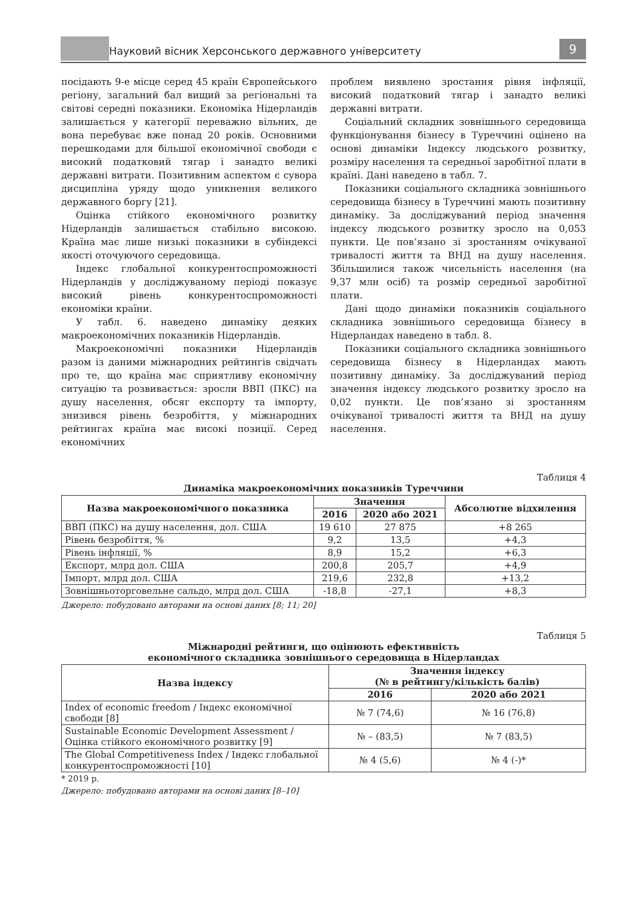Науковий вісник Херсонського державного університету 9
посідають 9-е місце серед 45 країн Європейського регіону, загальний бал вищий за регіональні та світові середні показники. Економіка Нідерландів залишається у категорії переважно вільних, де вона перебуває вже понад 20 років. Основними перешкодами для більшої економічної свободи є високий податковий тягар і занадто великі державні витрати. Позитивним аспектом є сувора дисципліна уряду щодо уникнення великого державного боргу [21].
Оцінка стійкого економічного розвитку Нідерландів залишається стабільно високою. Країна має лише низькі показники в субіндексі якості оточуючого середовища.
Індекс глобальної конкурентоспроможності Нідерландів у досліджуваному періоді показує високий рівень конкурентоспроможності економіки країни.
У табл. 6. наведено динаміку деяких макроекономічних показників Нідерландів.
Макроекономічні показники Нідерландів разом із даними міжнародних рейтингів свідчать про те, що країна має сприятливу економічну ситуацію та розвивається: зросли ВВП (ПКС) на душу населення, обсяг експорту та імпорту, знизився рівень безробіття, у міжнародних рейтингах країна має високі позиції. Серед економічних
проблем виявлено зростання рівня інфляції, високий податковий тягар і занадто великі державні витрати.
Соціальний складник зовнішнього середовища функціонування бізнесу в Туреччині оцінено на основі динаміки Індексу людського розвитку, розміру населення та середньої заробітної плати в країні. Дані наведено в табл. 7.
Показники соціального складника зовнішнього середовища бізнесу в Туреччині мають позитивну динаміку. За досліджуваний період значення індексу людського розвитку зросло на 0,053 пункти. Це пов’язано зі зростанням очікуваної тривалості життя та ВНД на душу населення. Збільшилися також чисельність населення (на 9,37 млн осіб) та розмір середньої заробітної плати.
Дані щодо динаміки показників соціального складника зовнішнього середовища бізнесу в Нідерландах наведено в табл. 8.
Показники соціального складника зовнішнього середовища бізнесу в Нідерландах мають позитивну динаміку. За досліджуваний період значення індексу людського розвитку зросло на 0,02 пункти. Це пов’язано зі зростанням очікуваної тривалості життя та ВНД на душу населення.
Таблиця 4
Динаміка макроекономічних показників Туреччини
| Назва макроекономічного показника | Значення | | Абсолютне відхилення |
| --- | --- | --- | --- |
| | 2016 | 2020 або 2021 | |
| ВВП (ПКС) на душу населення, дол. США | 19 610 | 27 875 | +8 265 |
| Рівень безробіття, % | 9,2 | 13,5 | +4,3 |
| Рівень інфляції, % | 8,9 | 15,2 | +6,3 |
| Експорт, млрд дол. США | 200,8 | 205,7 | +4,9 |
| Імпорт, млрд дол. США | 219,6 | 232,8 | +13,2 |
| Зовнішньоторговельне сальдо, млрд дол. США | -18,8 | -27,1 | +8,3 |
Джерело: побудовано авторами на основі даних [8; 11; 20]
Таблиця 5
Міжнародні рейтинги, що оцінюють ефективність
економічного складника зовнішнього середовища в Нідерландах
| Назва індексу | Значення індексу (№ в рейтингу/кількість балів) | |
| --- | --- | --- |
| | 2016 | 2020 або 2021 |
| Index of economic freedom / Індекс економічної свободи [8] | № 7 (74,6) | № 16 (76,8) |
| Sustainable Economic Development Assessment / Оцінка стійкого економічного розвитку [9] | № – (83,5) | № 7 (83,5) |
| The Global Competitiveness Index / Індекс глобальної конкурентоспроможності [10] | № 4 (5,6) | № 4 (-)* |
* 2019 р.
Джерело: побудовано авторами на основі даних [8–10]